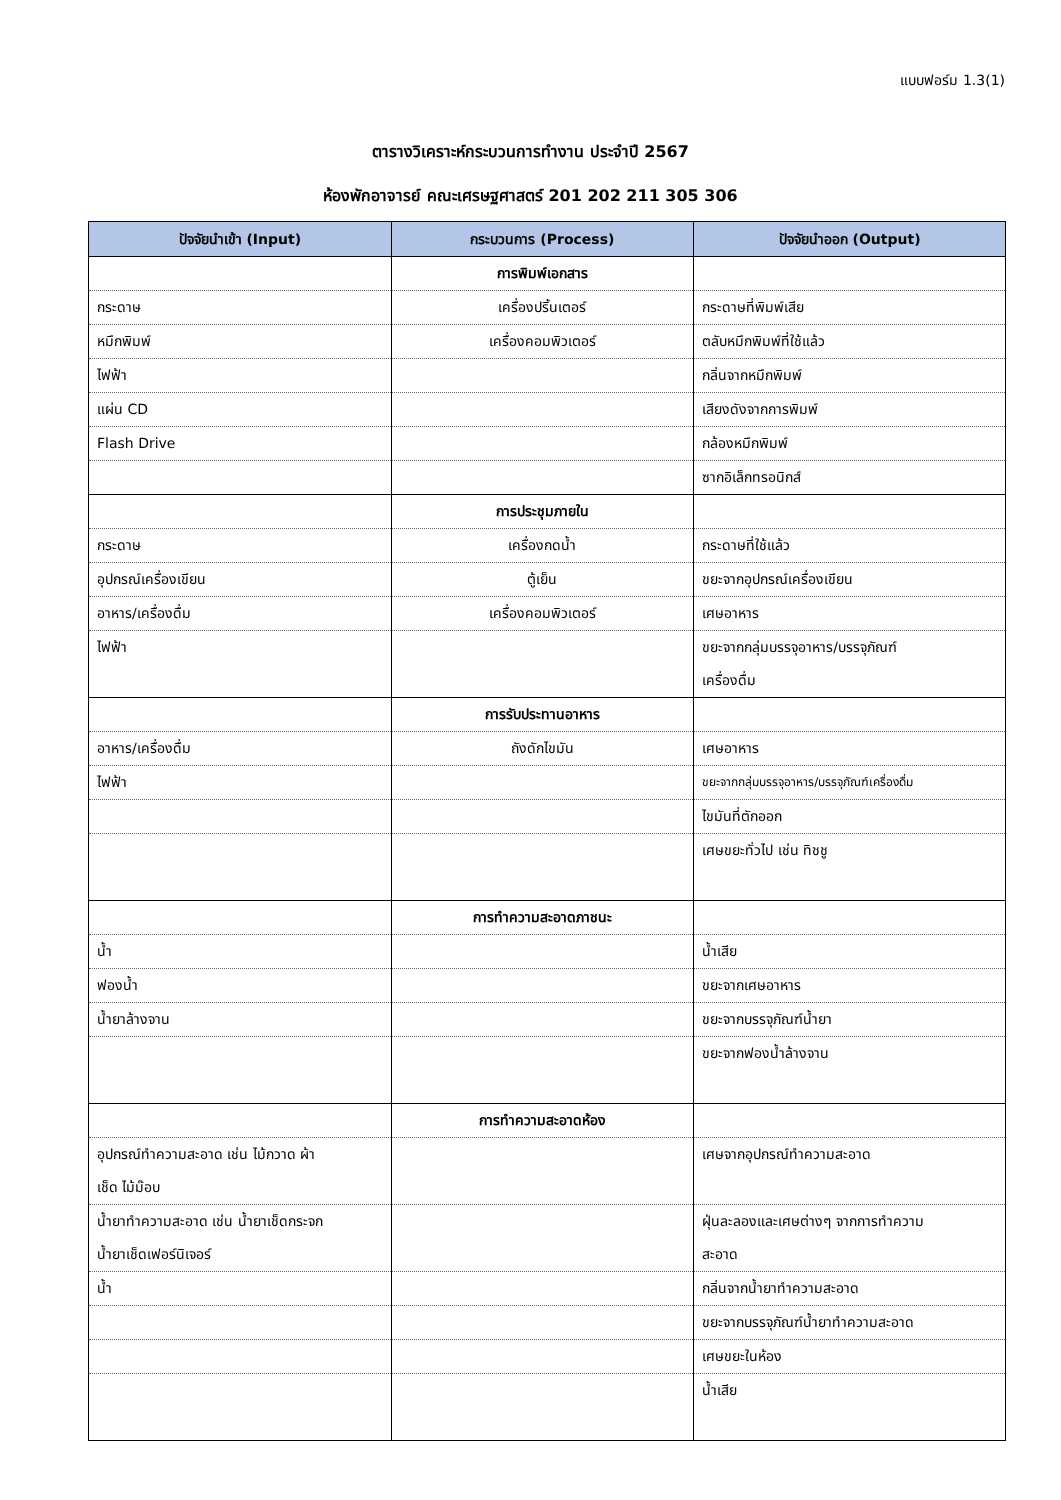แบบฟอร์ม 1.3(1)
ตารางวิเคราะห์กระบวนการทำงาน ประจำปี 2567
ห้องพักอาจารย์ คณะเศรษฐศาสตร์ 201 202 211 305 306
| ปัจจัยนำเข้า (Input) | กระบวนการ (Process) | ปัจจัยนำออก (Output) |
| --- | --- | --- |
| | การพิมพ์เอกสาร | |
| กระดาษ | เครื่องปริ้นเตอร์ | กระดาษที่พิมพ์เสีย |
| หมึกพิมพ์ | เครื่องคอมพิวเตอร์ | ตลับหมึกพิมพ์ที่ใช้แล้ว |
| ไฟฟ้า | | กลิ่นจากหมึกพิมพ์ |
| แผ่น CD | | เสียงดังจากการพิมพ์ |
| Flash Drive | | กล้องหมึกพิมพ์ |
| | | ซากอิเล็กทรอนิกส์ |
| | การประชุมภายใน | |
| กระดาษ | เครื่องกดน้ำ | กระดาษที่ใช้แล้ว |
| อุปกรณ์เครื่องเขียน | ตู้เย็น | ขยะจากอุปกรณ์เครื่องเขียน |
| อาหาร/เครื่องดื่ม | เครื่องคอมพิวเตอร์ | เศษอาหาร |
| ไฟฟ้า | | ขยะจากกลุ่มบรรจุอาหาร/บรรจุภัณฑ์ เครื่องดื่ม |
| | การรับประทานอาหาร | |
| อาหาร/เครื่องดื่ม | ถังดักไขมัน | เศษอาหาร |
| ไฟฟ้า | | ขยะจากกลุ่มบรรจุอาหาร/บรรจุภัณฑ์เครื่องดื่ม |
| | | ไขมันที่ตักออก |
| | | เศษขยะทั่วไป เช่น ทิชชู |
| | การทำความสะอาดภาชนะ | |
| น้ำ | | น้ำเสีย |
| ฟองน้ำ | | ขยะจากเศษอาหาร |
| น้ำยาล้างจาน | | ขยะจากบรรจุภัณฑ์น้ำยา |
| | | ขยะจากฟองน้ำล้างจาน |
| | การทำความสะอาดห้อง | |
| อุปกรณ์ทำความสะอาด เช่น ไม้กวาด ผ้า เช็ด ไม้ม๊อบ | | เศษจากอุปกรณ์ทำความสะอาด |
| น้ำยาทำความสะอาด เช่น น้ำยาเช็ดกระจก น้ำยาเช็ดเฟอร์นิเจอร์ | | ฝุ่นละลองและเศษต่างๆ จากการทำความ สะอาด |
| น้ำ | | กลิ่นจากน้ำยาทำความสะอาด |
| | | ขยะจากบรรจุภัณฑ์น้ำยาทำความสะอาด |
| | | เศษขยะในห้อง |
| | | น้ำเสีย |